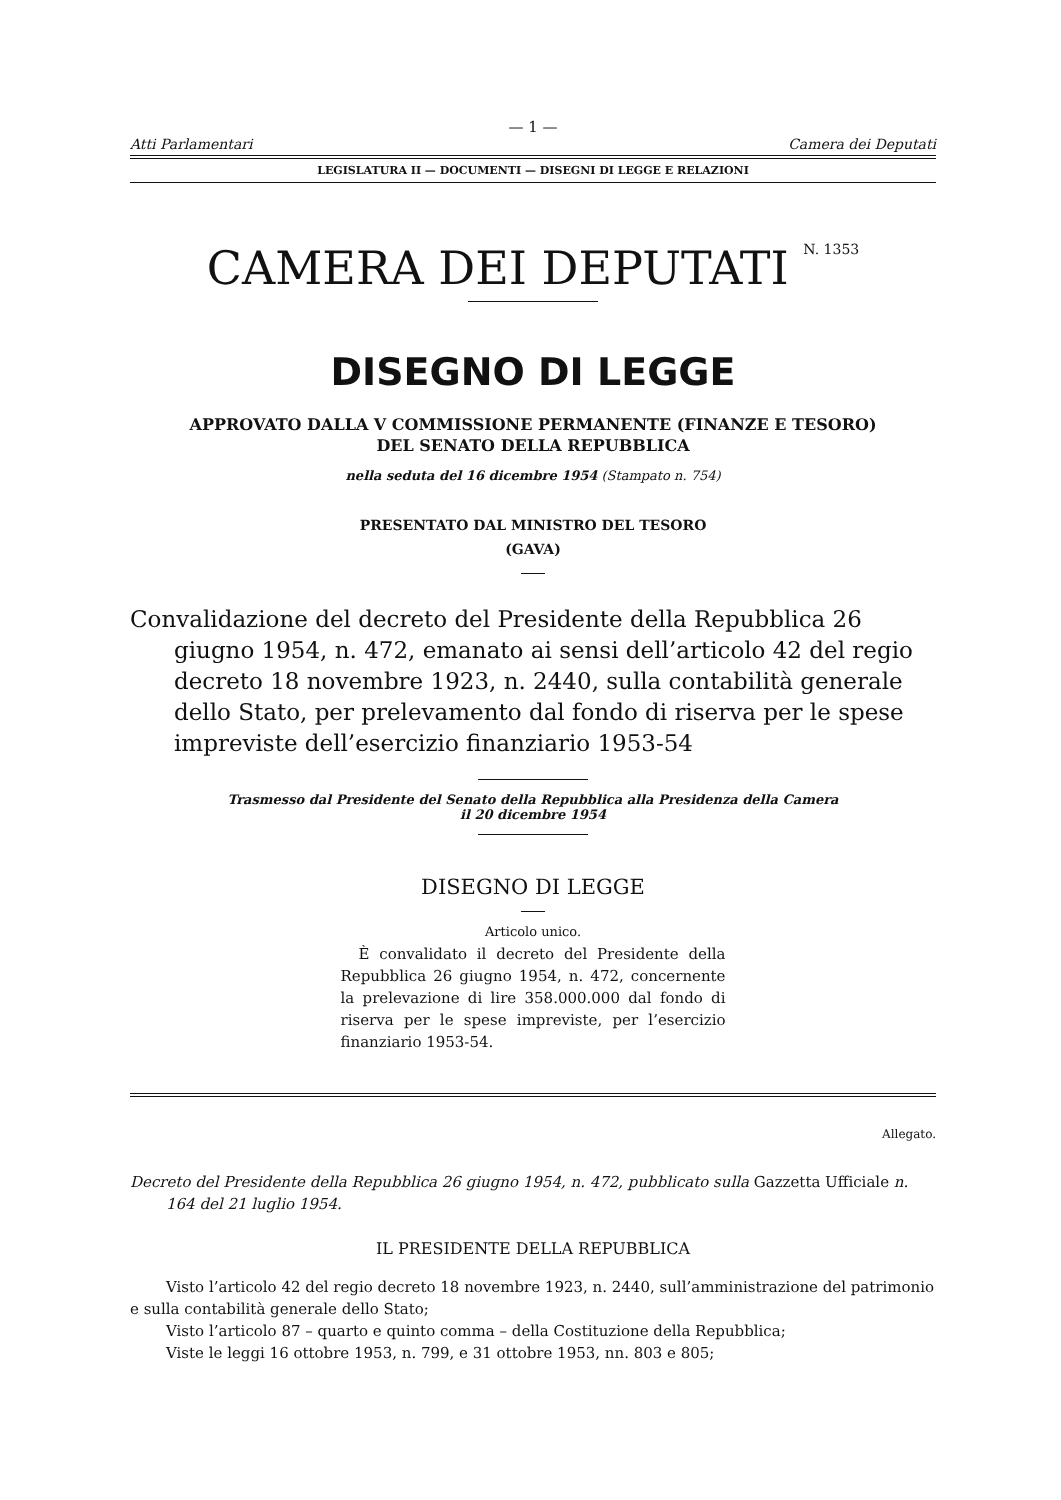— 1 —
Atti Parlamentari Camera dei Deputati
LEGISLATURA II — DOCUMENTI — DISEGNI DI LEGGE E RELAZIONI
CAMERA DEI DEPUTATI <sup>N. 1353</sup>
DISEGNO DI LEGGE
APPROVATO DALLA V COMMISSIONE PERMANENTE (FINANZE E TESORO)
DEL SENATO DELLA REPUBBLICA
nella seduta del 16 dicembre 1954 (Stampato n. 754)
PRESENTATO DAL MINISTRO DEL TESORO
(GAVA)
Convalidazione del decreto del Presidente della Repubblica 26 giugno 1954, n. 472, emanato ai sensi dell’articolo 42 del regio decreto 18 novembre 1923, n. 2440, sulla contabilità generale dello Stato, per prelevamento dal fondo di riserva per le spese impreviste dell’esercizio finanziario 1953-54
Trasmesso dal Presidente del Senato della Repubblica alla Presidenza della Camera
il 20 dicembre 1954
DISEGNO DI LEGGE
Articolo unico.
È convalidato il decreto del Presidente della Repubblica 26 giugno 1954, n. 472, concernente la prelevazione di lire 358.000.000 dal fondo di riserva per le spese impreviste, per l’esercizio finanziario 1953-54.
Allegato.
Decreto del Presidente della Repubblica 26 giugno 1954, n. 472, pubblicato sulla Gazzetta Ufficiale n. 164 del 21 luglio 1954.
IL PRESIDENTE DELLA REPUBBLICA
Visto l’articolo 42 del regio decreto 18 novembre 1923, n. 2440, sull’amministrazione del patrimonio e sulla contabilità generale dello Stato;
Visto l’articolo 87 – quarto e quinto comma – della Costituzione della Repubblica;
Viste le leggi 16 ottobre 1953, n. 799, e 31 ottobre 1953, nn. 803 e 805;